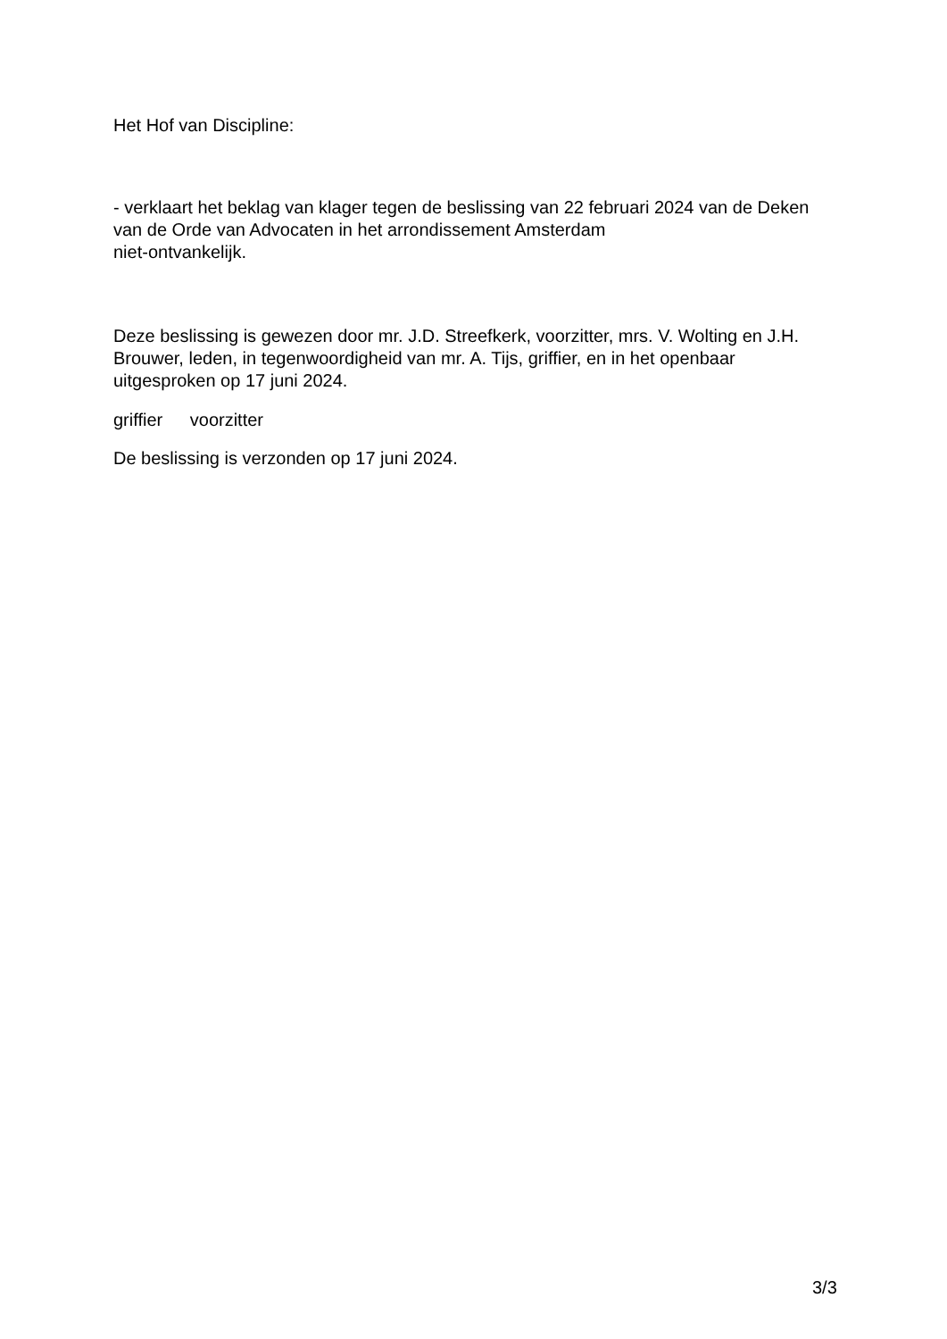Het Hof van Discipline:
- verklaart het beklag van klager tegen de beslissing van 22 februari 2024 van de Deken van de Orde van Advocaten in het arrondissement Amsterdam
niet-ontvankelijk.
Deze beslissing is gewezen door mr. J.D. Streefkerk, voorzitter, mrs. V. Wolting en J.H. Brouwer, leden, in tegenwoordigheid van mr. A. Tijs, griffier, en in het openbaar uitgesproken op 17 juni 2024.
griffier voorzitter
De beslissing is verzonden op 17 juni 2024.
3/3